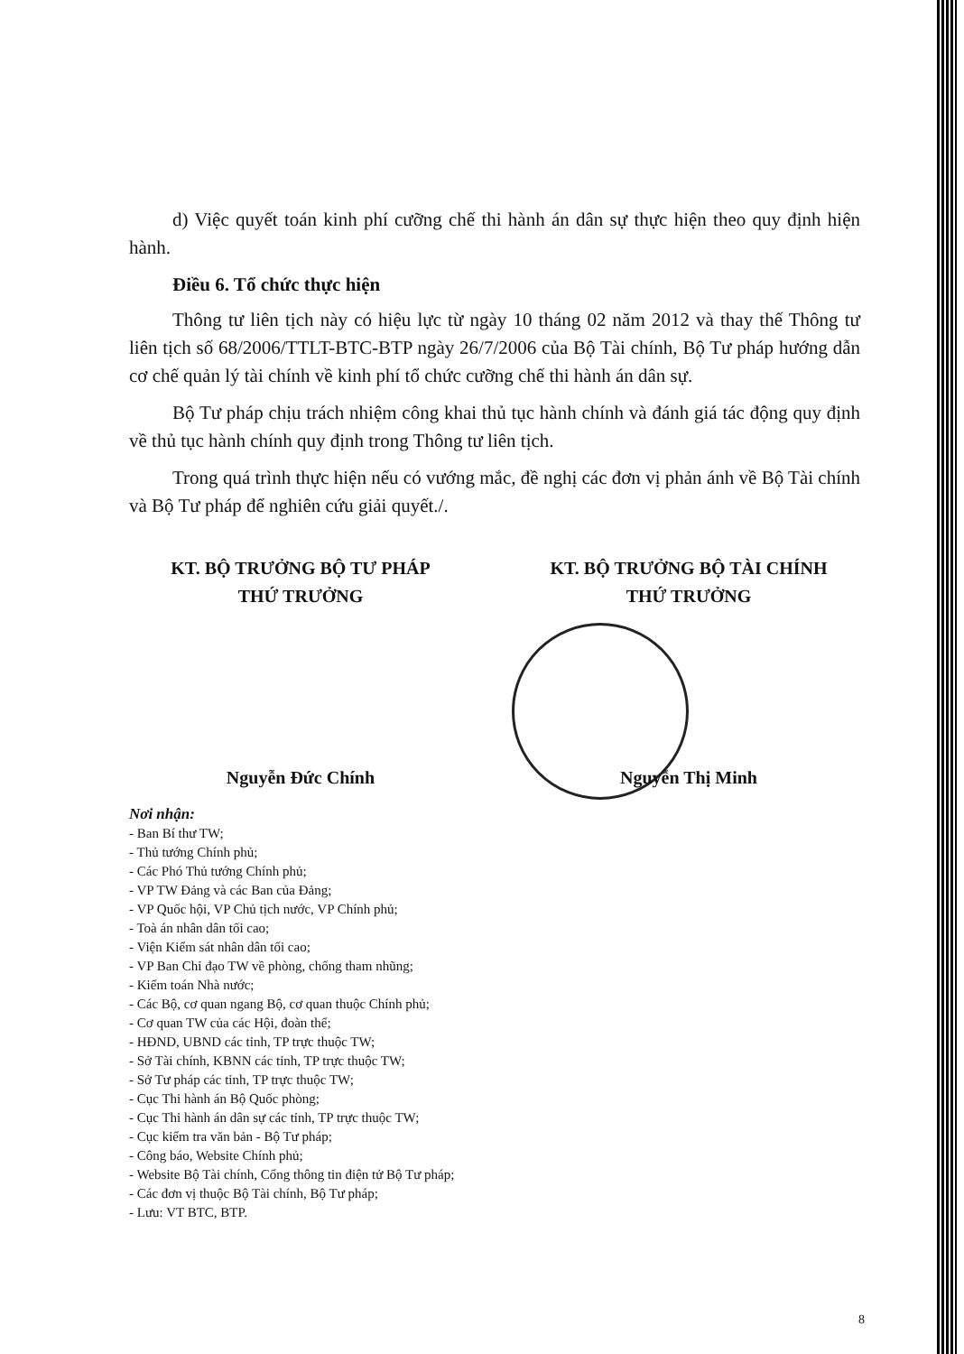d) Việc quyết toán kinh phí cưỡng chế thi hành án dân sự thực hiện theo quy định hiện hành.
Điều 6. Tổ chức thực hiện
Thông tư liên tịch này có hiệu lực từ ngày 10 tháng 02 năm 2012 và thay thế Thông tư liên tịch số 68/2006/TTLT-BTC-BTP ngày 26/7/2006 của Bộ Tài chính, Bộ Tư pháp hướng dẫn cơ chế quản lý tài chính về kinh phí tổ chức cưỡng chế thi hành án dân sự.
Bộ Tư pháp chịu trách nhiệm công khai thủ tục hành chính và đánh giá tác động quy định về thủ tục hành chính quy định trong Thông tư liên tịch.
Trong quá trình thực hiện nếu có vướng mắc, đề nghị các đơn vị phản ánh về Bộ Tài chính và Bộ Tư pháp để nghiên cứu giải quyết./.
KT. BỘ TRƯỞNG BỘ TƯ PHÁP
THỨ TRƯỞNG
Nguyễn Đức Chính
KT. BỘ TRƯỞNG BỘ TÀI CHÍNH
THỨ TRƯỞNG
Nguyễn Thị Minh
Nơi nhận:
- Ban Bí thư TW;
- Thủ tướng Chính phủ;
- Các Phó Thủ tướng Chính phủ;
- VP TW Đảng và các Ban của Đảng;
- VP Quốc hội, VP Chủ tịch nước, VP Chính phủ;
- Toà án nhân dân tối cao;
- Viện Kiểm sát nhân dân tối cao;
- VP Ban Chỉ đạo TW về phòng, chống tham nhũng;
- Kiểm toán Nhà nước;
- Các Bộ, cơ quan ngang Bộ, cơ quan thuộc Chính phủ;
- Cơ quan TW của các Hội, đoàn thể;
- HĐND, UBND các tỉnh, TP trực thuộc TW;
- Sở Tài chính, KBNN các tỉnh, TP trực thuộc TW;
- Sở Tư pháp các tỉnh, TP trực thuộc TW;
- Cục Thi hành án Bộ Quốc phòng;
- Cục Thi hành án dân sự các tỉnh, TP trực thuộc TW;
- Cục kiểm tra văn bản - Bộ Tư pháp;
- Công báo, Website Chính phủ;
- Website Bộ Tài chính, Cổng thông tin điện tử Bộ Tư pháp;
- Các đơn vị thuộc Bộ Tài chính, Bộ Tư pháp;
- Lưu: VT BTC, BTP.
8